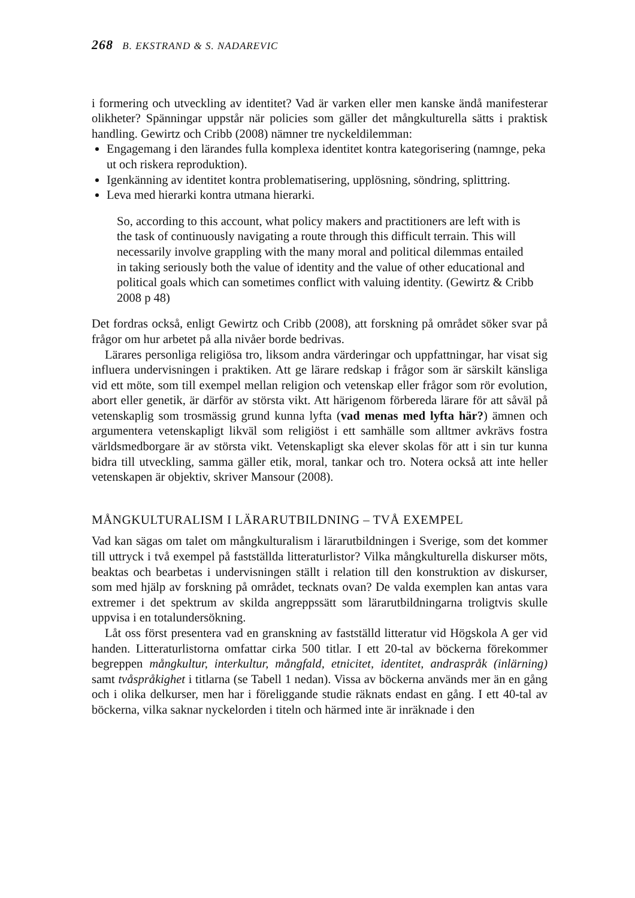268 B. EKSTRAND & S. NADAREVIC
i formering och utveckling av identitet? Vad är varken eller men kanske ändå manifesterar olikheter? Spänningar uppstår när policies som gäller det mång­kulturella sätts i praktisk handling. Gewirtz och Cribb (2008) nämner tre nyckeldilemman:
Engagemang i den lärandes fulla komplexa identitet kontra kategorisering (namnge, peka ut och riskera reproduktion).
Igenkänning av identitet kontra problematisering, upplösning, söndring, splittring.
Leva med hierarki kontra utmana hierarki.
So, according to this account, what policy makers and practitioners are left with is the task of continuously navigating a route through this difficult terrain. This will necessarily involve grappling with the many moral and political dilemmas entailed in taking seriously both the value of identity and the value of other educational and political goals which can sometimes conflict with valuing identity. (Gewirtz & Cribb 2008 p 48)
Det fordras också, enligt Gewirtz och Cribb (2008), att forskning på området söker svar på frågor om hur arbetet på alla nivåer borde bedrivas.
Lärares personliga religiösa tro, liksom andra värderingar och uppfattning­ar, har visat sig influera undervisningen i praktiken. Att ge lärare redskap i frågor som är särskilt känsliga vid ett möte, som till exempel mellan religion och vetenskap eller frågor som rör evolution, abort eller genetik, är därför av största vikt. Att härigenom förbereda lärare för att såväl på vetenskaplig som trosmässig grund kunna lyfta (vad menas med lyfta här?) ämnen och argumentera vetenskapligt likväl som religiöst i ett samhälle som alltmer avkrävs fostra världsmedborgare är av största vikt. Vetenskapligt ska elever skolas för att i sin tur kunna bidra till utveckling, samma gäller etik, moral, tankar och tro. Notera också att inte heller vetenskapen är objektiv, skriver Mansour (2008).
MÅNGKULTURALISM I LÄRARUTBILDNING – TVÅ EXEMPEL
Vad kan sägas om talet om mångkulturalism i lärarutbildningen i Sverige, som det kommer till uttryck i två exempel på fastställda litteraturlistor? Vilka mångkulturella diskurser möts, beaktas och bearbetas i undervisningen ställt i relation till den konstruktion av diskurser, som med hjälp av forskning på området, tecknats ovan? De valda exemplen kan antas vara extremer i det spektrum av skilda angreppssätt som lärarutbildningarna troligtvis skulle uppvisa i en totalundersökning.
Låt oss först presentera vad en granskning av fastställd litteratur vid Högskola A ger vid handen. Litteraturlistorna omfattar cirka 500 titlar. I ett 20-tal av böckerna förekommer begreppen mångkultur, interkultur, mång­fald, etnicitet, identitet, andraspråk (inlärning) samt tvåspråkighet i titlarna (se Tabell 1 nedan). Vissa av böckerna används mer än en gång och i olika delkurser, men har i föreliggande studie räknats endast en gång. I ett 40-tal av böckerna, vilka saknar nyckelorden i titeln och härmed inte är inräknade i den